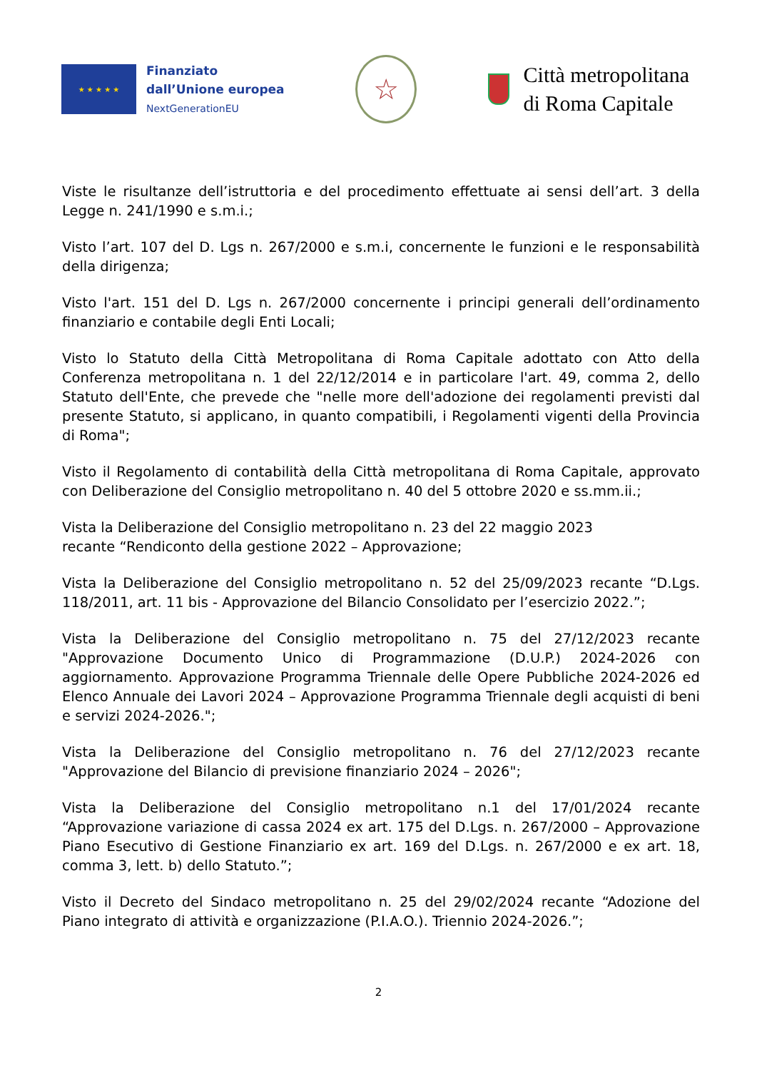★ ★ ★ ★ ★
Finanziato
dall’Unione europea
NextGenerationEU
☆
Città metropolitana
di Roma Capitale
Viste le risultanze dell’istruttoria e del procedimento effettuate ai sensi dell’art. 3 della Legge n. 241/1990 e s.m.i.;
Visto l’art. 107 del D. Lgs n. 267/2000 e s.m.i, concernente le funzioni e le responsabilità della dirigenza;
Visto l'art. 151 del D. Lgs n. 267/2000 concernente i principi generali dell’ordinamento finanziario e contabile degli Enti Locali;
Visto lo Statuto della Città Metropolitana di Roma Capitale adottato con Atto della Conferenza metropolitana n. 1 del 22/12/2014 e in particolare l'art. 49, comma 2, dello Statuto dell'Ente, che prevede che "nelle more dell'adozione dei regolamenti previsti dal presente Statuto, si applicano, in quanto compatibili, i Regolamenti vigenti della Provincia di Roma";
Visto il Regolamento di contabilità della Città metropolitana di Roma Capitale, approvato con Deliberazione del Consiglio metropolitano n. 40 del 5 ottobre 2020 e ss.mm.ii.;
Vista la Deliberazione del Consiglio metropolitano n. 23 del 22 maggio 2023
recante “Rendiconto della gestione 2022 – Approvazione;
Vista la Deliberazione del Consiglio metropolitano n. 52 del 25/09/2023 recante “D.Lgs. 118/2011, art. 11 bis - Approvazione del Bilancio Consolidato per l’esercizio 2022.”;
Vista la Deliberazione del Consiglio metropolitano n. 75 del 27/12/2023 recante "Approvazione Documento Unico di Programmazione (D.U.P.) 2024-2026 con aggiornamento. Approvazione Programma Triennale delle Opere Pubbliche 2024-2026 ed Elenco Annuale dei Lavori 2024 – Approvazione Programma Triennale degli acquisti di beni e servizi 2024-2026.";
Vista la Deliberazione del Consiglio metropolitano n. 76 del 27/12/2023 recante "Approvazione del Bilancio di previsione finanziario 2024 – 2026";
Vista la Deliberazione del Consiglio metropolitano n.1 del 17/01/2024 recante “Approvazione variazione di cassa 2024 ex art. 175 del D.Lgs. n. 267/2000 – Approvazione Piano Esecutivo di Gestione Finanziario ex art. 169 del D.Lgs. n. 267/2000 e ex art. 18, comma 3, lett. b) dello Statuto.”;
Visto il Decreto del Sindaco metropolitano n. 25 del 29/02/2024 recante “Adozione del Piano integrato di attività e organizzazione (P.I.A.O.). Triennio 2024-2026.”;
2